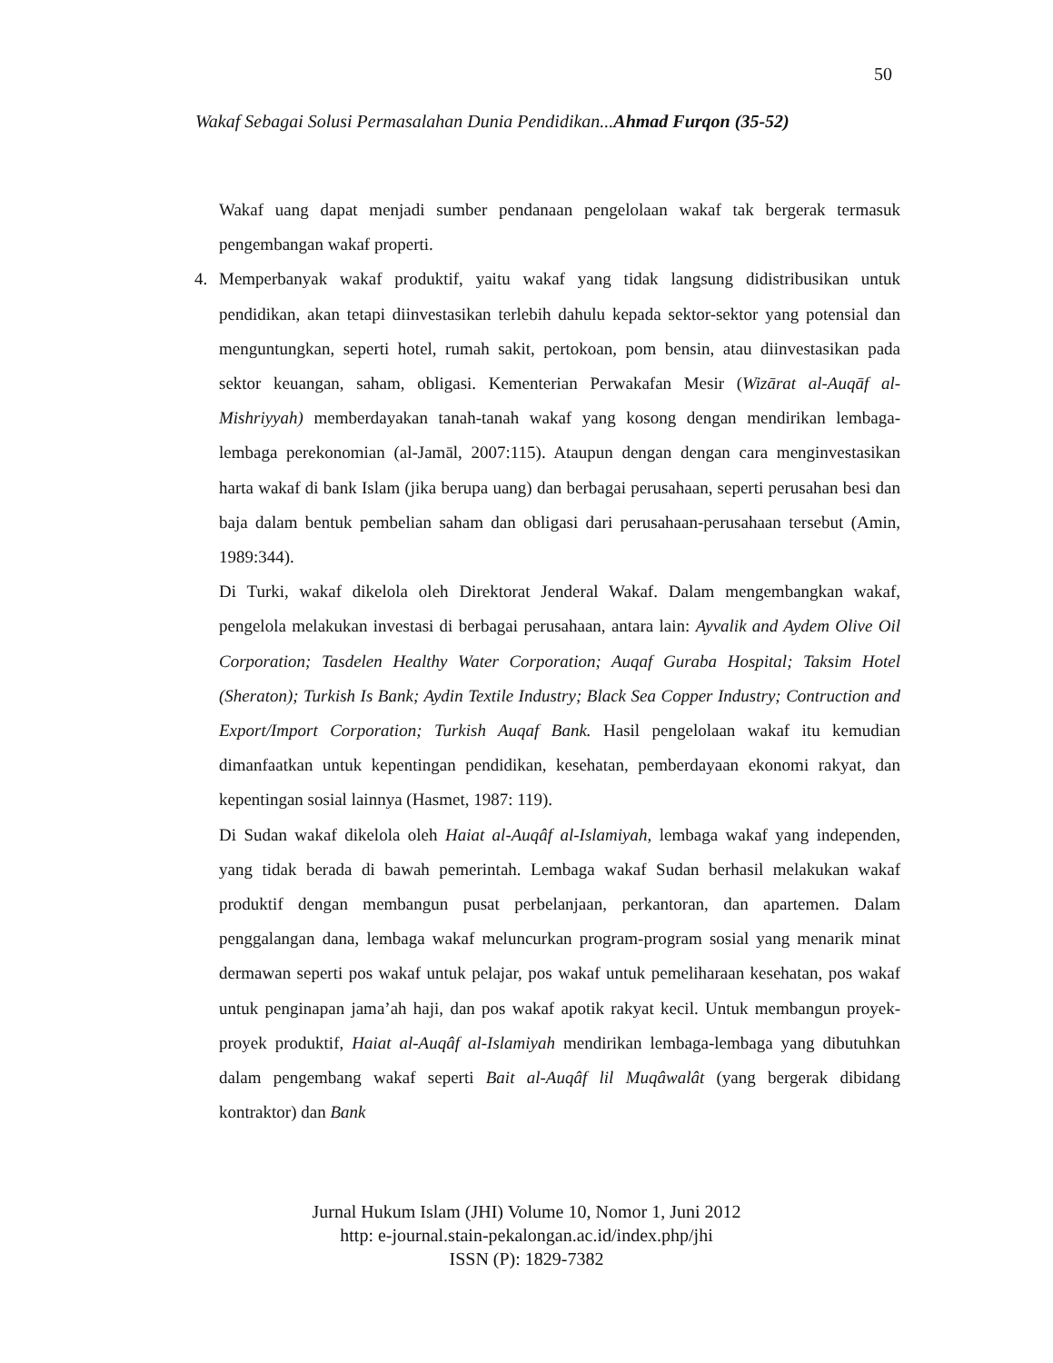50
Wakaf Sebagai Solusi Permasalahan Dunia Pendidikan...Ahmad Furqon (35-52)
Wakaf uang dapat menjadi sumber pendanaan pengelolaan wakaf tak bergerak termasuk pengembangan wakaf properti.
4. Memperbanyak wakaf produktif, yaitu wakaf yang tidak langsung didistribusikan untuk pendidikan, akan tetapi diinvestasikan terlebih dahulu kepada sektor-sektor yang potensial dan menguntungkan, seperti hotel, rumah sakit, pertokoan, pom bensin, atau diinvestasikan pada sektor keuangan, saham, obligasi. Kementerian Perwakafan Mesir (Wizārat al-Auqāf al-Mishriyyah) memberdayakan tanah-tanah wakaf yang kosong dengan mendirikan lembaga-lembaga perekonomian (al-Jamāl, 2007:115). Ataupun dengan dengan cara menginvestasikan harta wakaf di bank Islam (jika berupa uang) dan berbagai perusahaan, seperti perusahan besi dan baja dalam bentuk pembelian saham dan obligasi dari perusahaan-perusahaan tersebut (Amin, 1989:344).
Di Turki, wakaf dikelola oleh Direktorat Jenderal Wakaf. Dalam mengembangkan wakaf, pengelola melakukan investasi di berbagai perusahaan, antara lain: Ayvalik and Aydem Olive Oil Corporation; Tasdelen Healthy Water Corporation; Auqaf Guraba Hospital; Taksim Hotel (Sheraton); Turkish Is Bank; Aydin Textile Industry; Black Sea Copper Industry; Contruction and Export/Import Corporation; Turkish Auqaf Bank. Hasil pengelolaan wakaf itu kemudian dimanfaatkan untuk kepentingan pendidikan, kesehatan, pemberdayaan ekonomi rakyat, dan kepentingan sosial lainnya (Hasmet, 1987: 119).
Di Sudan wakaf dikelola oleh Haiat al-Auqâf al-Islamiyah, lembaga wakaf yang independen, yang tidak berada di bawah pemerintah. Lembaga wakaf Sudan berhasil melakukan wakaf produktif dengan membangun pusat perbelanjaan, perkantoran, dan apartemen. Dalam penggalangan dana, lembaga wakaf meluncurkan program-program sosial yang menarik minat dermawan seperti pos wakaf untuk pelajar, pos wakaf untuk pemeliharaan kesehatan, pos wakaf untuk penginapan jama’ah haji, dan pos wakaf apotik rakyat kecil. Untuk membangun proyek-proyek produktif, Haiat al-Auqâf al-Islamiyah mendirikan lembaga-lembaga yang dibutuhkan dalam pengembang wakaf seperti Bait al-Auqâf lil Muqâwalât (yang bergerak dibidang kontraktor) dan Bank
Jurnal Hukum Islam (JHI) Volume 10, Nomor 1, Juni 2012
http: e-journal.stain-pekalongan.ac.id/index.php/jhi
ISSN (P): 1829-7382